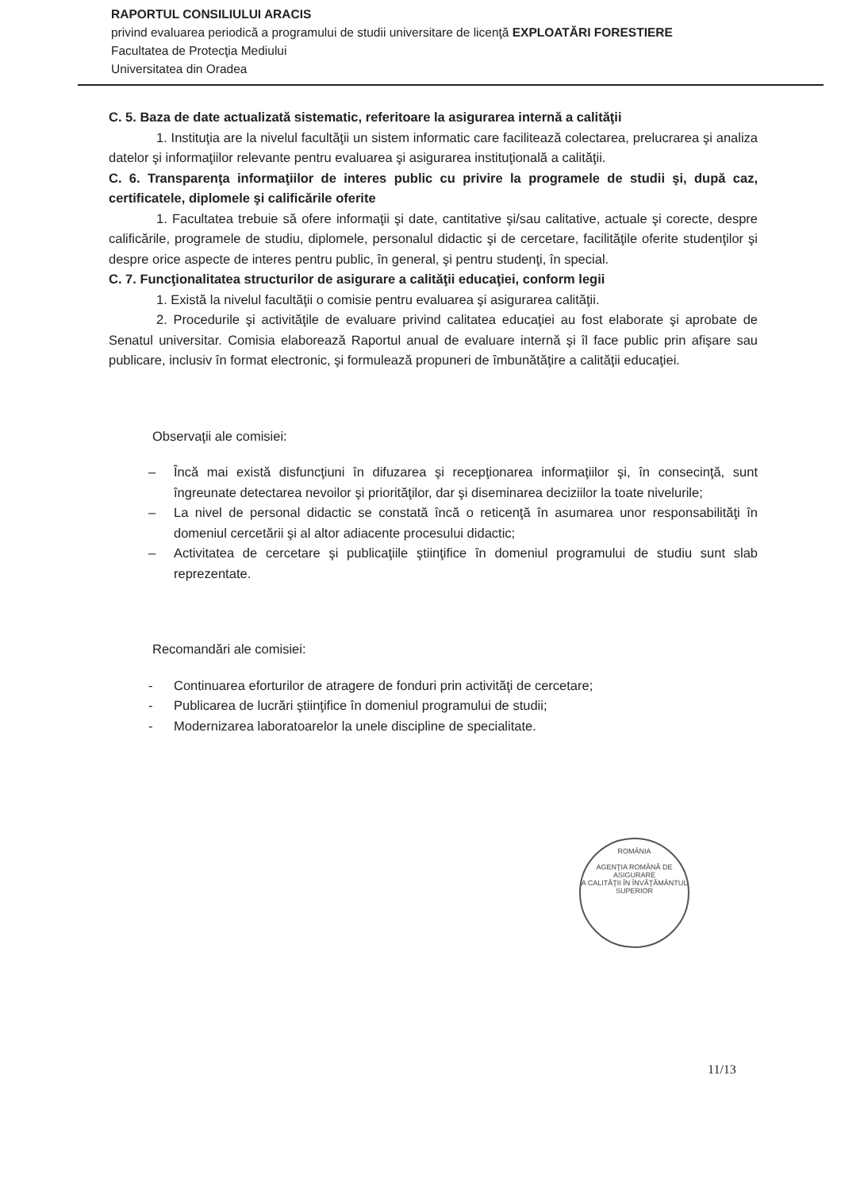RAPORTUL CONSILIULUI ARACIS
privind evaluarea periodică a programului de studii universitare de licenţă EXPLOATĂRI FORESTIERE
Facultatea de Protecţia Mediului
Universitatea din Oradea
C. 5. Baza de date actualizată sistematic, referitoare la asigurarea internă a calităţii
1. Instituţia are la nivelul facultăţii un sistem informatic care facilitează colectarea, prelucrarea şi analiza datelor şi informaţiilor relevante pentru evaluarea şi asigurarea instituţională a calităţii.
C. 6. Transparenţa informaţiilor de interes public cu privire la programele de studii şi, după caz, certificatele, diplomele şi calificările oferite
1. Facultatea trebuie să ofere informaţii şi date, cantitative şi/sau calitative, actuale şi corecte, despre calificările, programele de studiu, diplomele, personalul didactic şi de cercetare, facilităţile oferite studenţilor şi despre orice aspecte de interes pentru public, în general, şi pentru studenţi, în special.
C. 7. Funcţionalitatea structurilor de asigurare a calităţii educaţiei, conform legii
1. Există la nivelul facultăţii o comisie pentru evaluarea şi asigurarea calităţii.
2. Procedurile şi activităţile de evaluare privind calitatea educaţiei au fost elaborate şi aprobate de Senatul universitar. Comisia elaborează Raportul anual de evaluare internă şi îl face public prin afişare sau publicare, inclusiv în format electronic, şi formulează propuneri de îmbunătăţire a calităţii educaţiei.
Observaţii ale comisiei:
– Încă mai există disfuncţiuni în difuzarea şi recepţionarea informaţiilor şi, în consecinţă, sunt îngreunate detectarea nevoilor şi priorităţilor, dar şi diseminarea deciziilor la toate nivelurile;
– La nivel de personal didactic se constată încă o reticenţă în asumarea unor responsabilităţi în domeniul cercetării şi al altor adiacente procesului didactic;
– Activitatea de cercetare şi publicaţiile ştiinţifice în domeniul programului de studiu sunt slab reprezentate.
Recomandări ale comisiei:
- Continuarea eforturilor de atragere de fonduri prin activităţi de cercetare;
- Publicarea de lucrări ştiinţifice în domeniul programului de studii;
- Modernizarea laboratoarelor la unele discipline de specialitate.
ROMÂNIA
AGENŢIA ROMÂNĂ DE ASIGURARE
A CALITĂŢII ÎN ÎNVĂŢĂMÂNTUL SUPERIOR
11/13